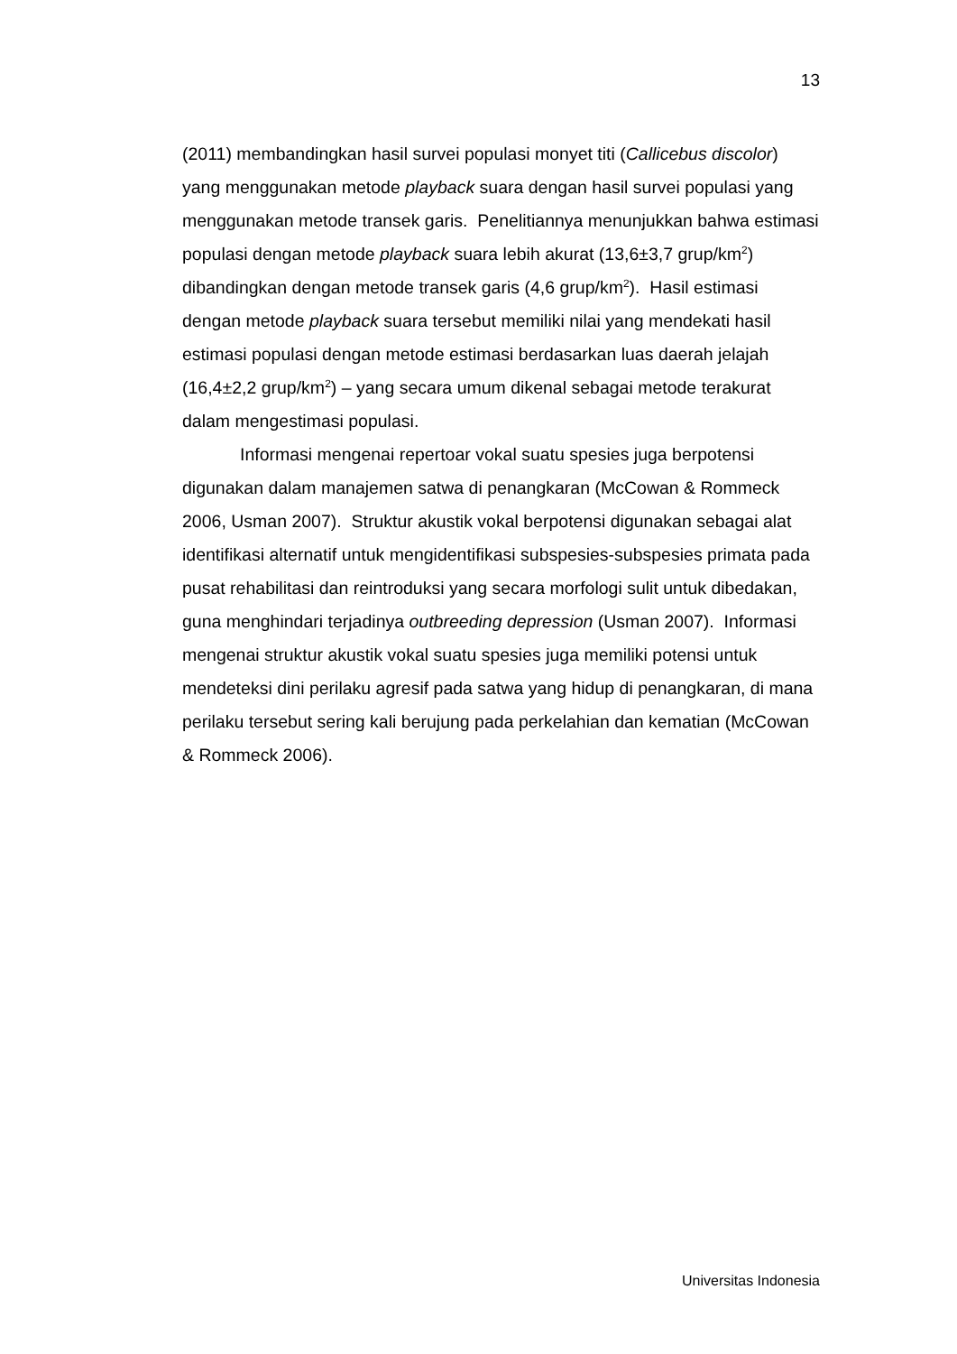13
(2011) membandingkan hasil survei populasi monyet titi (Callicebus discolor) yang menggunakan metode playback suara dengan hasil survei populasi yang menggunakan metode transek garis. Penelitiannya menunjukkan bahwa estimasi populasi dengan metode playback suara lebih akurat (13,6±3,7 grup/km<sup>2</sup>) dibandingkan dengan metode transek garis (4,6 grup/km<sup>2</sup>). Hasil estimasi dengan metode playback suara tersebut memiliki nilai yang mendekati hasil estimasi populasi dengan metode estimasi berdasarkan luas daerah jelajah (16,4±2,2 grup/km<sup>2</sup>) – yang secara umum dikenal sebagai metode terakurat dalam mengestimasi populasi.
Informasi mengenai repertoar vokal suatu spesies juga berpotensi digunakan dalam manajemen satwa di penangkaran (McCowan & Rommeck 2006, Usman 2007). Struktur akustik vokal berpotensi digunakan sebagai alat identifikasi alternatif untuk mengidentifikasi subspesies-subspesies primata pada pusat rehabilitasi dan reintroduksi yang secara morfologi sulit untuk dibedakan, guna menghindari terjadinya outbreeding depression (Usman 2007). Informasi mengenai struktur akustik vokal suatu spesies juga memiliki potensi untuk mendeteksi dini perilaku agresif pada satwa yang hidup di penangkaran, di mana perilaku tersebut sering kali berujung pada perkelahian dan kematian (McCowan & Rommeck 2006).
Universitas Indonesia